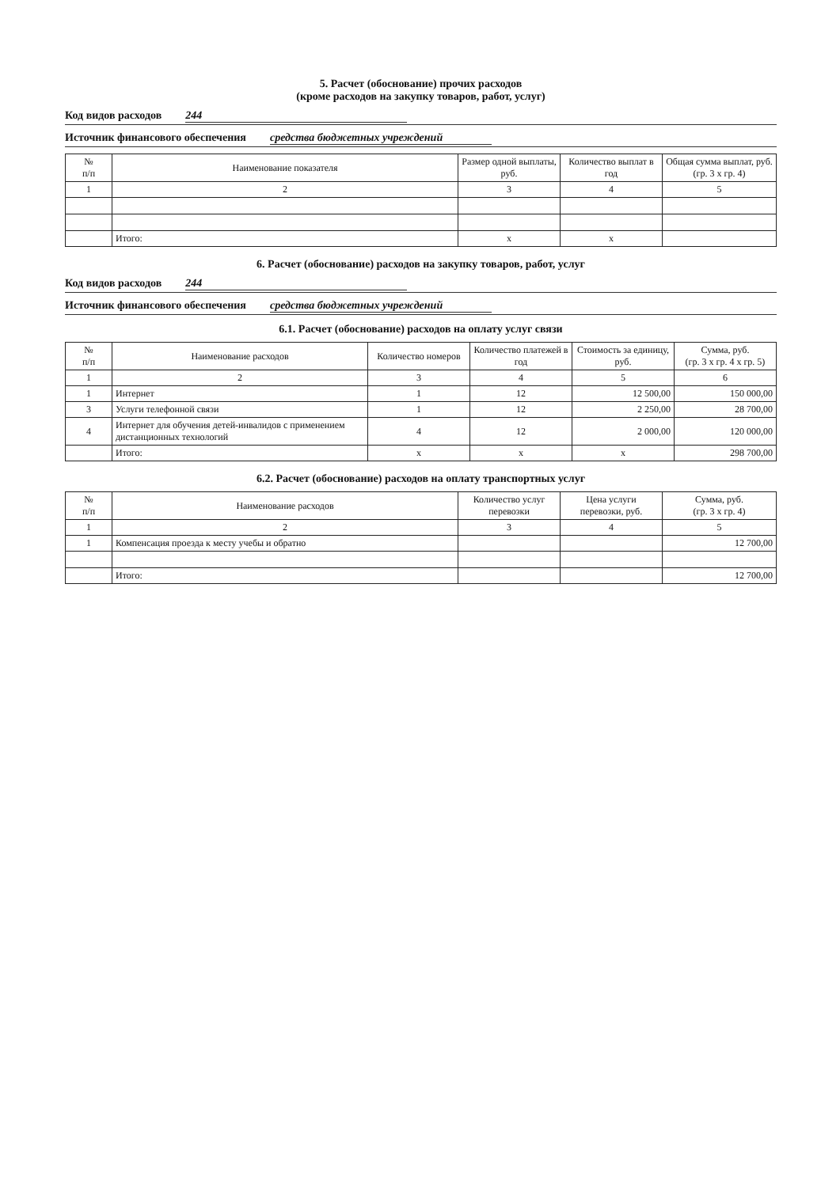5. Расчет (обоснование) прочих расходов
(кроме расходов на закупку товаров, работ, услуг)
Код видов расходов 244
Источник финансового обеспечения средства бюджетных учреждений
| № п/п | Наименование показателя | Размер одной выплаты, руб. | Количество выплат в год | Общая сумма выплат, руб. (гр. 3 х гр. 4) |
| --- | --- | --- | --- | --- |
| 1 | 2 | 3 | 4 | 5 |
| | Итого: | х | х | |
6. Расчет (обоснование) расходов на закупку товаров, работ, услуг
Код видов расходов 244
Источник финансового обеспечения средства бюджетных учреждений
6.1. Расчет (обоснование) расходов на оплату услуг связи
| № п/п | Наименование расходов | Количество номеров | Количество платежей в год | Стоимость за единицу, руб. | Сумма, руб. (гр. 3 х гр. 4 х гр. 5) |
| --- | --- | --- | --- | --- | --- |
| 1 | 2 | 3 | 4 | 5 | 6 |
| 1 | Интернет | 1 | 12 | 12 500,00 | 150 000,00 |
| 3 | Услуги телефонной связи | 1 | 12 | 2 250,00 | 28 700,00 |
| 4 | Интернет для обучения детей-инвалидов с применением дистанционных технологий | 4 | 12 | 2 000,00 | 120 000,00 |
| | Итого: | х | х | х | 298 700,00 |
6.2. Расчет (обоснование) расходов на оплату транспортных услуг
| № п/п | Наименование расходов | Количество услуг перевозки | Цена услуги перевозки, руб. | Сумма, руб. (гр. 3 х гр. 4) |
| --- | --- | --- | --- | --- |
| 1 | 2 | 3 | 4 | 5 |
| 1 | Компенсация проезда к месту учебы и обратно | | | 12 700,00 |
| | Итого: | | | 12 700,00 |